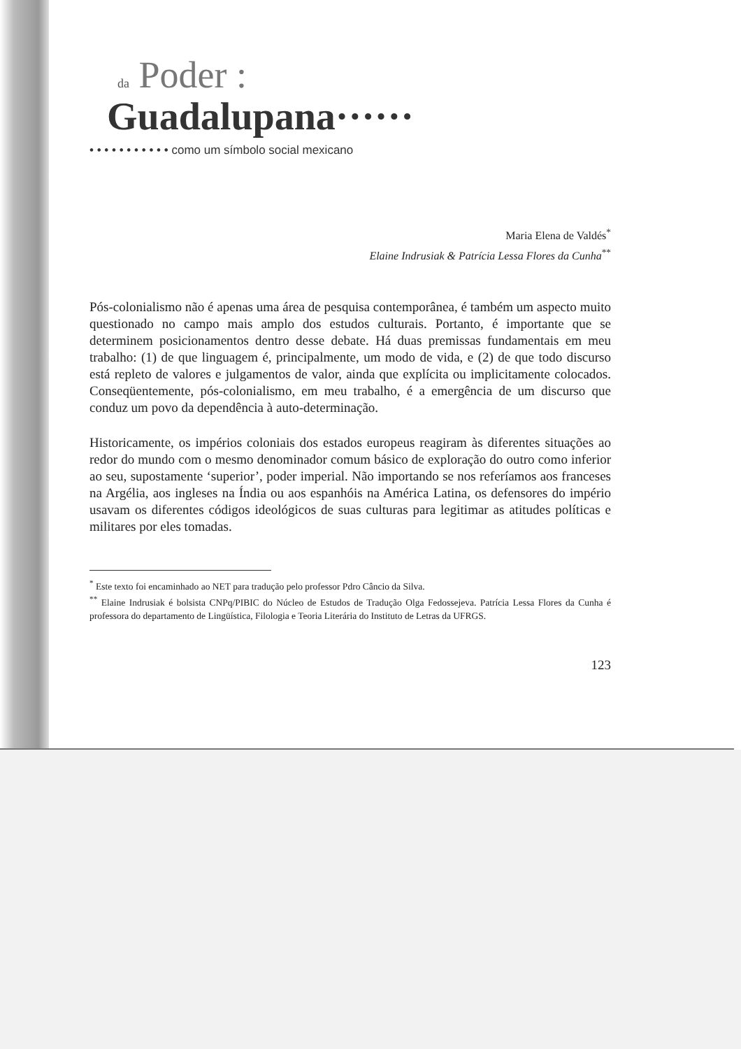da Poder :
Guadalupana······
• • • • • • • • • • • como um símbolo social mexicano
Maria Elena de Valdés<sup>*</sup>
Elaine Indrusiak & Patrícia Lessa Flores da Cunha<sup>**</sup>
Pós-colonialismo não é apenas uma área de pesquisa contemporânea, é também um aspecto muito questionado no campo mais amplo dos estudos culturais. Portanto, é importante que se determinem posicionamentos dentro desse debate. Há duas premissas fundamentais em meu trabalho: (1) de que linguagem é, principalmente, um modo de vida, e (2) de que todo discurso está repleto de valores e julgamentos de valor, ainda que explícita ou implicitamente colocados. Conseqüentemente, pós-colonialismo, em meu trabalho, é a emergência de um discurso que conduz um povo da dependência à auto-determinação.
Historicamente, os impérios coloniais dos estados europeus reagiram às diferentes situações ao redor do mundo com o mesmo denominador comum básico de exploração do outro como inferior ao seu, supostamente ‘superior’, poder imperial. Não importando se nos referíamos aos franceses na Argélia, aos ingleses na Índia ou aos espanhóis na América Latina, os defensores do império usavam os diferentes códigos ideológicos de suas culturas para legitimar as atitudes políticas e militares por eles tomadas.
<sup>*</sup> Este texto foi encaminhado ao NET para tradução pelo professor Pdro Câncio da Silva.
<sup>**</sup> Elaine Indrusiak é bolsista CNPq/PIBIC do Núcleo de Estudos de Tradução Olga Fedossejeva. Patrícia Lessa Flores da Cunha é professora do departamento de Lingüística, Filologia e Teoria Literária do Instituto de Letras da UFRGS.
123